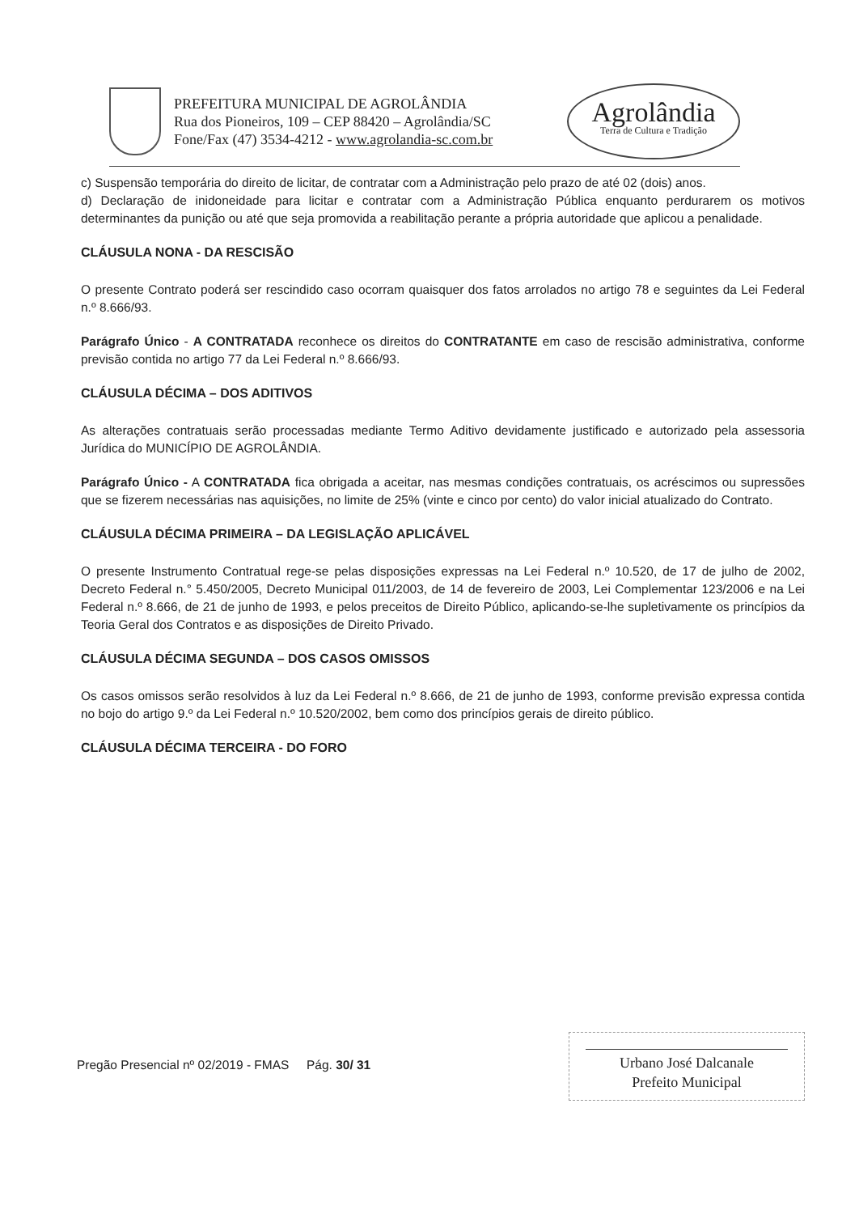PREFEITURA MUNICIPAL DE AGROLÂNDIA
Rua dos Pioneiros, 109 – CEP 88420 – Agrolândia/SC
Fone/Fax (47) 3534-4212 - www.agrolandia-sc.com.br
Agrolândia
Terra de Cultura e Tradição
c) Suspensão temporária do direito de licitar, de contratar com a Administração pelo prazo de até 02 (dois) anos.
d) Declaração de inidoneidade para licitar e contratar com a Administração Pública enquanto perdurarem os motivos determinantes da punição ou até que seja promovida a reabilitação perante a própria autoridade que aplicou a penalidade.
CLÁUSULA NONA - DA RESCISÃO
O presente Contrato poderá ser rescindido caso ocorram quaisquer dos fatos arrolados no artigo 78 e seguintes da Lei Federal n.º 8.666/93.
Parágrafo Único - A CONTRATADA reconhece os direitos do CONTRATANTE em caso de rescisão administrativa, conforme previsão contida no artigo 77 da Lei Federal n.º 8.666/93.
CLÁUSULA DÉCIMA – DOS ADITIVOS
As alterações contratuais serão processadas mediante Termo Aditivo devidamente justificado e autorizado pela assessoria Jurídica do MUNICÍPIO DE AGROLÂNDIA.
Parágrafo Único - A CONTRATADA fica obrigada a aceitar, nas mesmas condições contratuais, os acréscimos ou supressões que se fizerem necessárias nas aquisições, no limite de 25% (vinte e cinco por cento) do valor inicial atualizado do Contrato.
CLÁUSULA DÉCIMA PRIMEIRA – DA LEGISLAÇÃO APLICÁVEL
O presente Instrumento Contratual rege-se pelas disposições expressas na Lei Federal n.º 10.520, de 17 de julho de 2002, Decreto Federal n.° 5.450/2005, Decreto Municipal 011/2003, de 14 de fevereiro de 2003, Lei Complementar 123/2006 e na Lei Federal n.º 8.666, de 21 de junho de 1993, e pelos preceitos de Direito Público, aplicando-se-lhe supletivamente os princípios da Teoria Geral dos Contratos e as disposições de Direito Privado.
CLÁUSULA DÉCIMA SEGUNDA – DOS CASOS OMISSOS
Os casos omissos serão resolvidos à luz da Lei Federal n.º 8.666, de 21 de junho de 1993, conforme previsão expressa contida no bojo do artigo 9.º da Lei Federal n.º 10.520/2002, bem como dos princípios gerais de direito público.
CLÁUSULA DÉCIMA TERCEIRA - DO FORO
Pregão Presencial nº 02/2019 - FMAS Pág. 30/ 31
Urbano José Dalcanale
Prefeito Municipal